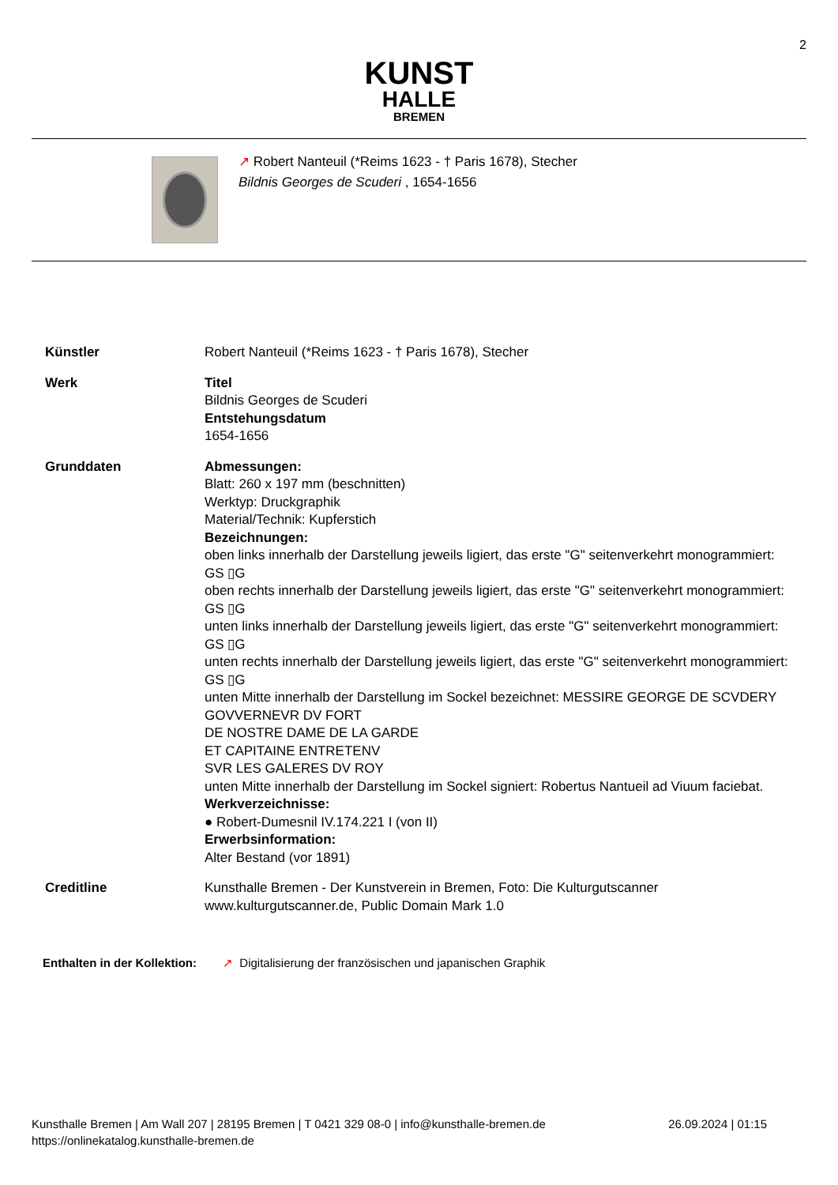2
KUNST
HALLE
BREMEN
↗ Robert Nanteuil (*Reims 1623 - † Paris 1678), Stecher
Bildnis Georges de Scuderi , 1654-1656
Künstler Robert Nanteuil (*Reims 1623 - † Paris 1678), Stecher
Werk Titel
Bildnis Georges de Scuderi
Entstehungsdatum
1654-1656
Grunddaten Abmessungen:
Blatt: 260 x 197 mm (beschnitten)
Werktyp: Druckgraphik
Material/Technik: Kupferstich
Bezeichnungen:
oben links innerhalb der Darstellung jeweils ligiert, das erste "G" seitenverkehrt monogrammiert: GS ▯G
oben rechts innerhalb der Darstellung jeweils ligiert, das erste "G" seitenverkehrt monogrammiert: GS ▯G
unten links innerhalb der Darstellung jeweils ligiert, das erste "G" seitenverkehrt monogrammiert: GS ▯G
unten rechts innerhalb der Darstellung jeweils ligiert, das erste "G" seitenverkehrt monogrammiert: GS ▯G
unten Mitte innerhalb der Darstellung im Sockel bezeichnet: MESSIRE GEORGE DE SCVDERY
GOVVERNEVR DV FORT
DE NOSTRE DAME DE LA GARDE
ET CAPITAINE ENTRETENV
SVR LES GALERES DV ROY
unten Mitte innerhalb der Darstellung im Sockel signiert: Robertus Nantueil ad Viuum faciebat.
Werkverzeichnisse:
● Robert-Dumesnil IV.174.221 I (von II)
Erwerbsinformation:
Alter Bestand (vor 1891)
Creditline Kunsthalle Bremen - Der Kunstverein in Bremen, Foto: Die Kulturgutscanner www.kulturgutscanner.de, Public Domain Mark 1.0
Enthalten in der Kollektion:
↗ Digitalisierung der französischen und japanischen Graphik
Kunsthalle Bremen | Am Wall 207 | 28195 Bremen | T 0421 329 08-0 | info@kunsthalle-bremen.de
https://onlinekatalog.kunsthalle-bremen.de
26.09.2024 | 01:15